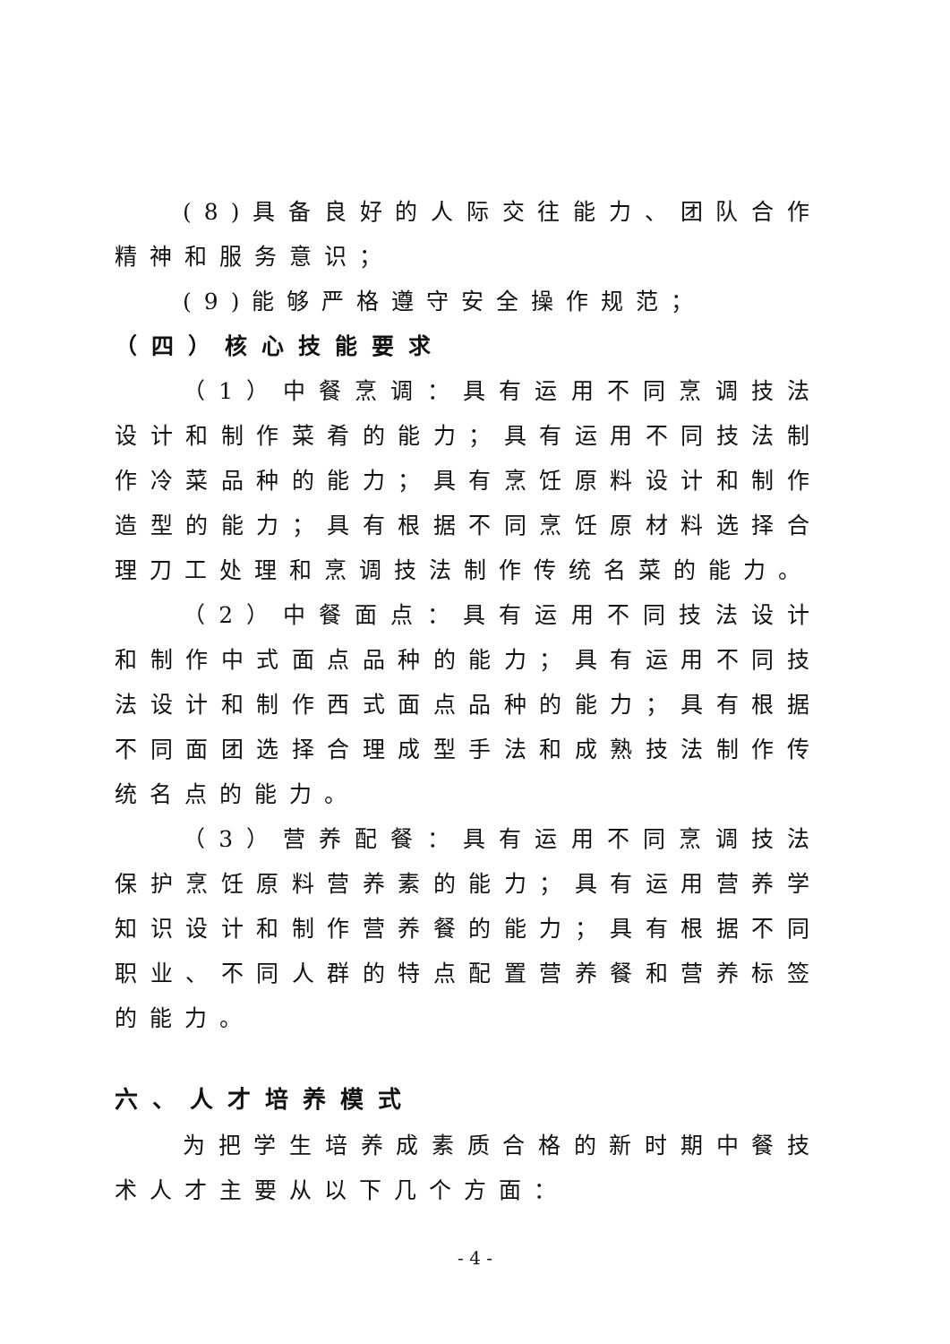(8)具备良好的人际交往能力、团队合作精神和服务意识；
(9)能够严格遵守安全操作规范；
（四）核心技能要求
（1）中餐烹调：具有运用不同烹调技法设计和制作菜肴的能力；具有运用不同技法制作冷菜品种的能力；具有烹饪原料设计和制作造型的能力；具有根据不同烹饪原材料选择合理刀工处理和烹调技法制作传统名菜的能力。
（2）中餐面点：具有运用不同技法设计和制作中式面点品种的能力；具有运用不同技法设计和制作西式面点品种的能力；具有根据不同面团选择合理成型手法和成熟技法制作传统名点的能力。
（3）营养配餐：具有运用不同烹调技法保护烹饪原料营养素的能力；具有运用营养学知识设计和制作营养餐的能力；具有根据不同职业、不同人群的特点配置营养餐和营养标签的能力。
六、人才培养模式
为把学生培养成素质合格的新时期中餐技术人才主要从以下几个方面：
- 4 -